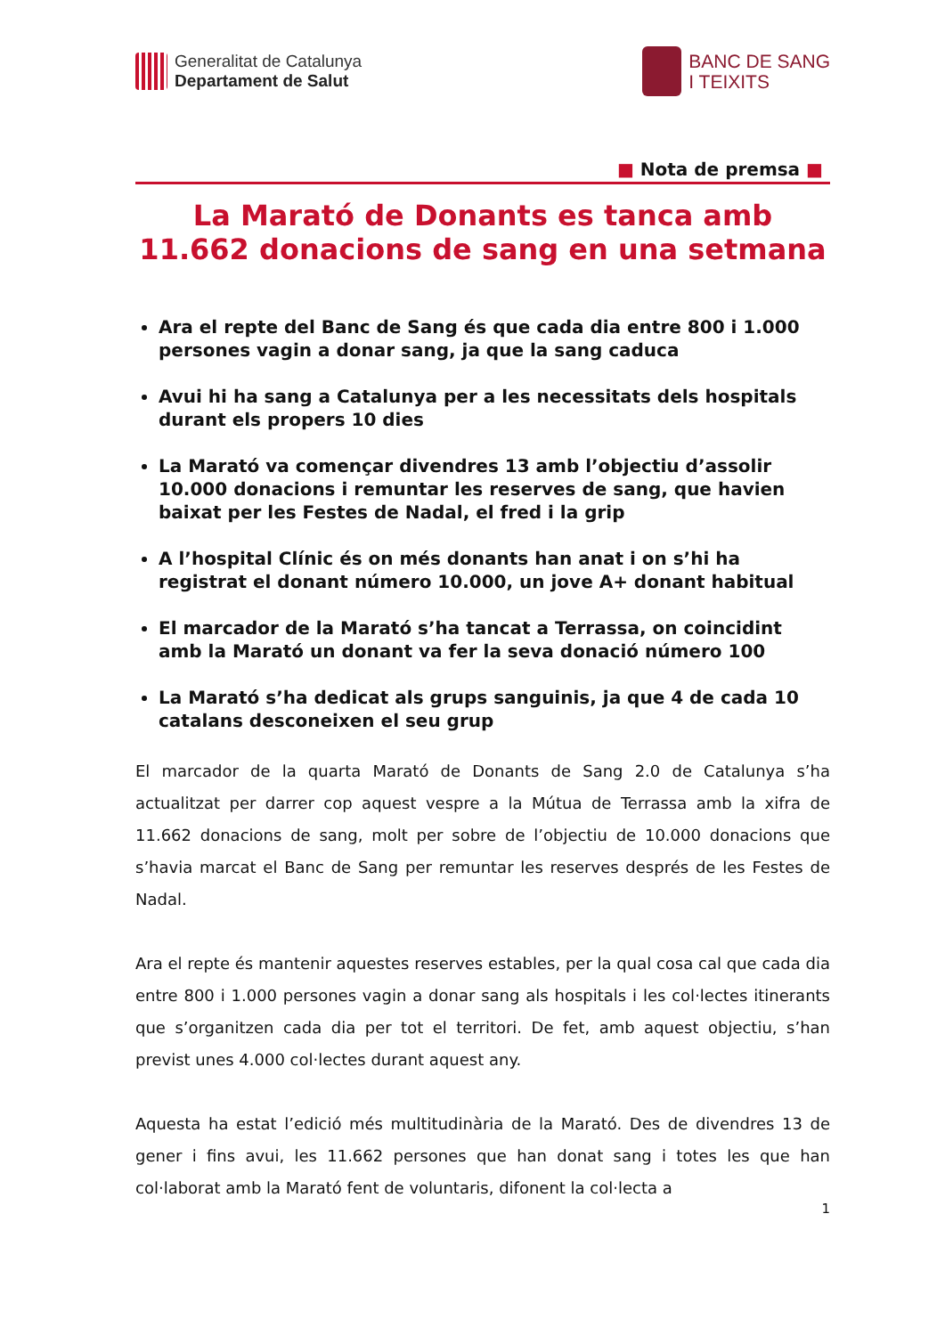Generalitat de Catalunya
Departament de Salut
BANC DE SANG
I TEIXITS
■ Nota de premsa ■
La Marató de Donants es tanca amb 11.662 donacions de sang en una setmana
Ara el repte del Banc de Sang és que cada dia entre 800 i 1.000 persones vagin a donar sang, ja que la sang caduca
Avui hi ha sang a Catalunya per a les necessitats dels hospitals durant els propers 10 dies
La Marató va començar divendres 13 amb l’objectiu d’assolir 10.000 donacions i remuntar les reserves de sang, que havien baixat per les Festes de Nadal, el fred i la grip
A l’hospital Clínic és on més donants han anat i on s’hi ha registrat el donant número 10.000, un jove A+ donant habitual
El marcador de la Marató s’ha tancat a Terrassa, on coincidint amb la Marató un donant va fer la seva donació número 100
La Marató s’ha dedicat als grups sanguinis, ja que 4 de cada 10 catalans desconeixen el seu grup
El marcador de la quarta Marató de Donants de Sang 2.0 de Catalunya s’ha actualitzat per darrer cop aquest vespre a la Mútua de Terrassa amb la xifra de 11.662 donacions de sang, molt per sobre de l’objectiu de 10.000 donacions que s’havia marcat el Banc de Sang per remuntar les reserves després de les Festes de Nadal.
Ara el repte és mantenir aquestes reserves estables, per la qual cosa cal que cada dia entre 800 i 1.000 persones vagin a donar sang als hospitals i les col·lectes itinerants que s’organitzen cada dia per tot el territori. De fet, amb aquest objectiu, s’han previst unes 4.000 col·lectes durant aquest any.
Aquesta ha estat l’edició més multitudinària de la Marató. Des de divendres 13 de gener i fins avui, les 11.662 persones que han donat sang i totes les que han col·laborat amb la Marató fent de voluntaris, difonent la col·lecta a
1